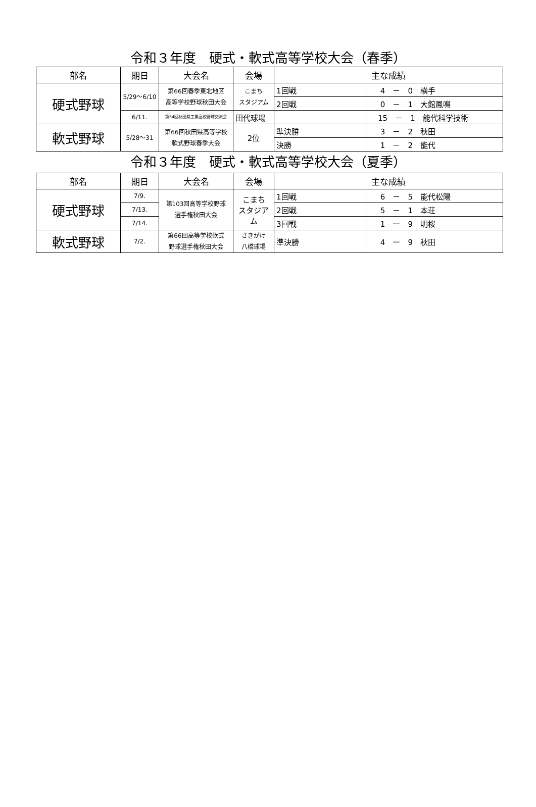令和３年度　硬式・軟式高等学校大会（春季）
| 部名 | 期日 | 大会名 | 会場 | 主な成績 | |
| --- | --- | --- | --- | --- | --- |
| 硬式野球 | 5/29～6/10 | 第66回春季東北地区 高等学校野球秋田大会 | こまち スタジアム | 1回戦 | 4 － 0 横手 |
| | | | | 2回戦 | 0 － 1 大館鳳鳴 |
| | 6/11. | 第54回秋田県工業高校野球交流会 | 田代球場 | | 15 － 1 能代科学技術 |
| 軟式野球 | 5/28～31 | 第66回秋田県高等学校 軟式野球春季大会 | 2位 | 準決勝 | 3 － 2 秋田 |
| | | | | 決勝 | 1 － 2 能代 |
令和３年度　硬式・軟式高等学校大会（夏季）
| 部名 | 期日 | 大会名 | 会場 | 主な成績 | |
| --- | --- | --- | --- | --- | --- |
| 硬式野球 | 7/9. | 第103回高等学校野球 選手権秋田大会 | こまち スタジアム | 1回戦 | 6 － 5 能代松陽 |
| | 7/13. | | | 2回戦 | 5 － 1 本荘 |
| | 7/14. | | | 3回戦 | 1 ー 9 明桜 |
| 軟式野球 | 7/2. | 第66回高等学校軟式 野球選手権秋田大会 | さきがけ 八橋球場 | 準決勝 | 4 ー 9 秋田 |